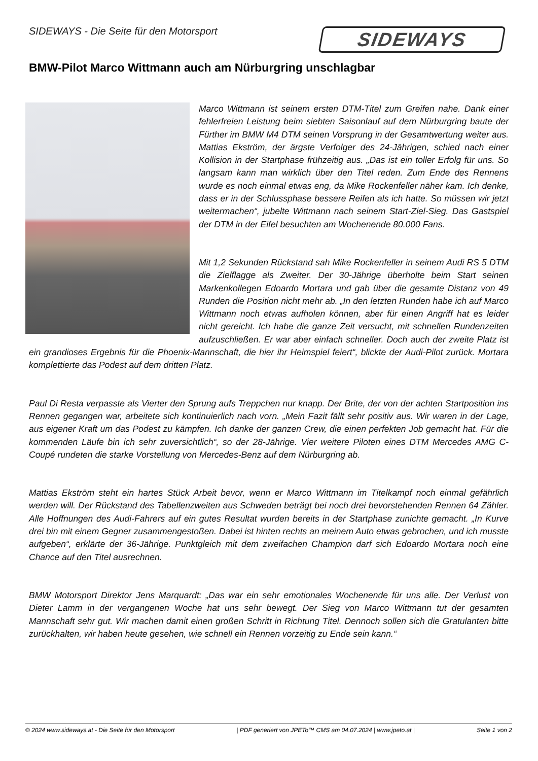SIDEWAYS - Die Seite für den Motorsport
SIDEWAYS
BMW-Pilot Marco Wittmann auch am Nürburgring unschlagbar
Marco Wittmann ist seinem ersten DTM-Titel zum Greifen nahe. Dank einer fehlerfreien Leistung beim siebten Saisonlauf auf dem Nürburgring baute der Fürther im BMW M4 DTM seinen Vorsprung in der Gesamtwertung weiter aus. Mattias Ekström, der ärgste Verfolger des 24-Jährigen, schied nach einer Kollision in der Startphase frühzeitig aus. „Das ist ein toller Erfolg für uns. So langsam kann man wirklich über den Titel reden. Zum Ende des Rennens wurde es noch einmal etwas eng, da Mike Rockenfeller näher kam. Ich denke, dass er in der Schlussphase bessere Reifen als ich hatte. So müssen wir jetzt weitermachen“, jubelte Wittmann nach seinem Start-Ziel-Sieg. Das Gastspiel der DTM in der Eifel besuchten am Wochenende 80.000 Fans.
Mit 1,2 Sekunden Rückstand sah Mike Rockenfeller in seinem Audi RS 5 DTM die Zielflagge als Zweiter. Der 30-Jährige überholte beim Start seinen Markenkollegen Edoardo Mortara und gab über die gesamte Distanz von 49 Runden die Position nicht mehr ab. „In den letzten Runden habe ich auf Marco Wittmann noch etwas aufholen können, aber für einen Angriff hat es leider nicht gereicht. Ich habe die ganze Zeit versucht, mit schnellen Rundenzeiten aufzuschließen. Er war aber einfach schneller. Doch auch der zweite Platz ist ein grandioses Ergebnis für die Phoenix-Mannschaft, die hier ihr Heimspiel feiert“, blickte der Audi-Pilot zurück. Mortara komplettierte das Podest auf dem dritten Platz.
Paul Di Resta verpasste als Vierter den Sprung aufs Treppchen nur knapp. Der Brite, der von der achten Startposition ins Rennen gegangen war, arbeitete sich kontinuierlich nach vorn. „Mein Fazit fällt sehr positiv aus. Wir waren in der Lage, aus eigener Kraft um das Podest zu kämpfen. Ich danke der ganzen Crew, die einen perfekten Job gemacht hat. Für die kommenden Läufe bin ich sehr zuversichtlich“, so der 28-Jährige. Vier weitere Piloten eines DTM Mercedes AMG C-Coupé rundeten die starke Vorstellung von Mercedes-Benz auf dem Nürburgring ab.
Mattias Ekström steht ein hartes Stück Arbeit bevor, wenn er Marco Wittmann im Titelkampf noch einmal gefährlich werden will. Der Rückstand des Tabellenzweiten aus Schweden beträgt bei noch drei bevorstehenden Rennen 64 Zähler. Alle Hoffnungen des Audi-Fahrers auf ein gutes Resultat wurden bereits in der Startphase zunichte gemacht. „In Kurve drei bin mit einem Gegner zusammengestoßen. Dabei ist hinten rechts an meinem Auto etwas gebrochen, und ich musste aufgeben“, erklärte der 36-Jährige. Punktgleich mit dem zweifachen Champion darf sich Edoardo Mortara noch eine Chance auf den Titel ausrechnen.
BMW Motorsport Direktor Jens Marquardt: „Das war ein sehr emotionales Wochenende für uns alle. Der Verlust von Dieter Lamm in der vergangenen Woche hat uns sehr bewegt. Der Sieg von Marco Wittmann tut der gesamten Mannschaft sehr gut. Wir machen damit einen großen Schritt in Richtung Titel. Dennoch sollen sich die Gratulanten bitte zurückhalten, wir haben heute gesehen, wie schnell ein Rennen vorzeitig zu Ende sein kann.“
© 2024 www.sideways.at - Die Seite für den Motorsport | PDF generiert von JPETo™ CMS am 04.07.2024 | www.jpeto.at | Seite 1 von 2